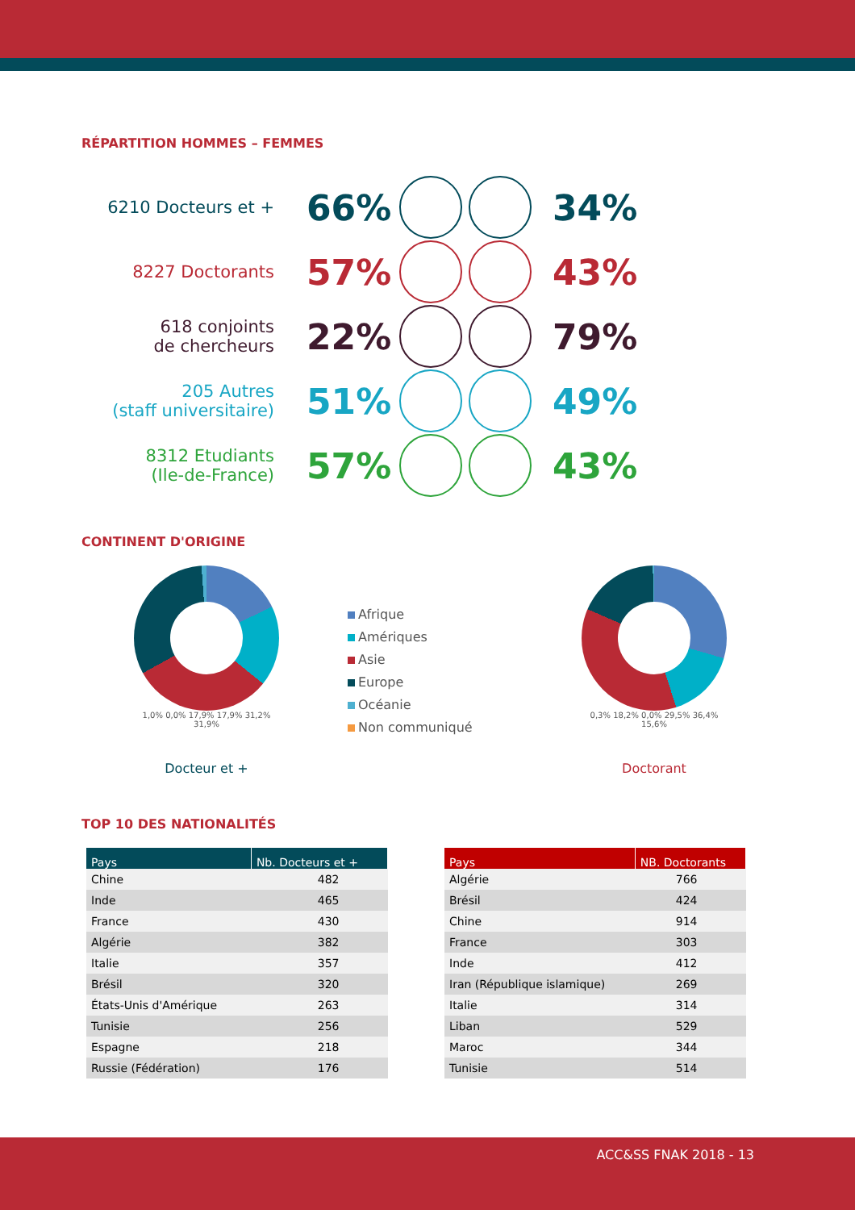RÉPARTITION HOMMES – FEMMES
6210 Docteurs et +
66% 34%
8227 Doctorants
57% 43%
618 conjoints
de chercheurs
22% 79%
205 Autres
(staff universitaire)
51% 49%
8312 Etudiants
(Ile-de-France)
57% 43%
CONTINENT D'ORIGINE
1,0% 0,0% 17,9% 17,9% 31,2% 31,9%
Docteur et +
Afrique
Amériques
Asie
Europe
Océanie
Non communiqué
0,3% 18,2% 0,0% 29,5% 36,4% 15,6%
Doctorant
TOP 10 DES NATIONALITÉS
| Pays | Nb. Docteurs et + |
| --- | --- |
| Chine | 482 |
| Inde | 465 |
| France | 430 |
| Algérie | 382 |
| Italie | 357 |
| Brésil | 320 |
| États-Unis d'Amérique | 263 |
| Tunisie | 256 |
| Espagne | 218 |
| Russie (Fédération) | 176 |
| Pays | NB. Doctorants |
| --- | --- |
| Algérie | 766 |
| Brésil | 424 |
| Chine | 914 |
| France | 303 |
| Inde | 412 |
| Iran (République islamique) | 269 |
| Italie | 314 |
| Liban | 529 |
| Maroc | 344 |
| Tunisie | 514 |
ACC&SS FNAK 2018 - 13